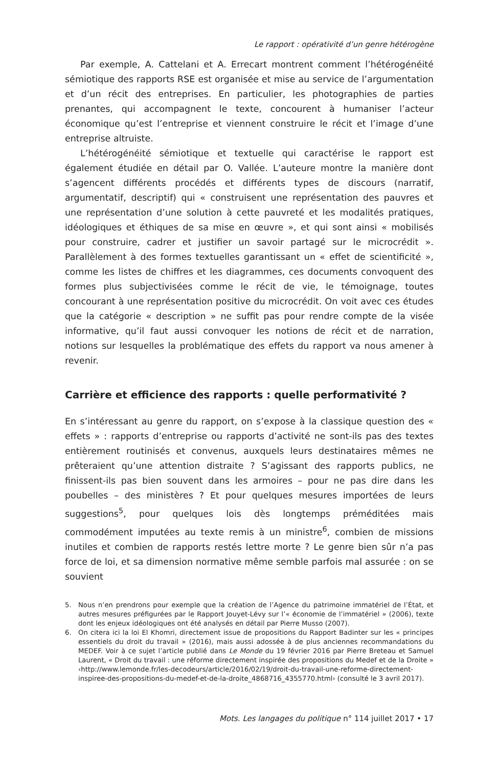Le rapport : opérativité d’un genre hétérogène
Par exemple, A. Cattelani et A. Errecart montrent comment l’hétérogénéité sémiotique des rapports RSE est organisée et mise au service de l’argumentation et d’un récit des entreprises. En particulier, les photographies de parties prenantes, qui accompagnent le texte, concourent à humaniser l’acteur économique qu’est l’entreprise et viennent construire le récit et l’image d’une entreprise altruiste.
L’hétérogénéité sémiotique et textuelle qui caractérise le rapport est également étudiée en détail par O. Vallée. L’auteure montre la manière dont s’agencent différents procédés et différents types de discours (narratif, argumentatif, descriptif) qui « construisent une représentation des pauvres et une représentation d’une solution à cette pauvreté et les modalités pratiques, idéologiques et éthiques de sa mise en œuvre », et qui sont ainsi « mobilisés pour construire, cadrer et justifier un savoir partagé sur le microcrédit ». Parallèlement à des formes textuelles garantissant un « effet de scientificité », comme les listes de chiffres et les diagrammes, ces documents convoquent des formes plus subjectivisées comme le récit de vie, le témoignage, toutes concourant à une représentation positive du microcrédit. On voit avec ces études que la catégorie « description » ne suffit pas pour rendre compte de la visée informative, qu’il faut aussi convoquer les notions de récit et de narration, notions sur lesquelles la problématique des effets du rapport va nous amener à revenir.
Carrière et efficience des rapports : quelle performativité ?
En s’intéressant au genre du rapport, on s’expose à la classique question des « effets » : rapports d’entreprise ou rapports d’activité ne sont-ils pas des textes entièrement routinisés et convenus, auxquels leurs destinataires mêmes ne prêteraient qu’une attention distraite ? S’agissant des rapports publics, ne finissent-ils pas bien souvent dans les armoires – pour ne pas dire dans les poubelles – des ministères ? Et pour quelques mesures importées de leurs suggestions<sup>5</sup>, pour quelques lois dès longtemps préméditées mais commodément imputées au texte remis à un ministre<sup>6</sup>, combien de missions inutiles et combien de rapports restés lettre morte ? Le genre bien sûr n’a pas force de loi, et sa dimension normative même semble parfois mal assurée : on se souvient
5. Nous n’en prendrons pour exemple que la création de l’Agence du patrimoine immatériel de l’État, et autres mesures préfigurées par le Rapport Jouyet-Lévy sur l’« économie de l’immatériel » (2006), texte dont les enjeux idéologiques ont été analysés en détail par Pierre Musso (2007).
6. On citera ici la loi El Khomri, directement issue de propositions du Rapport Badinter sur les « principes essentiels du droit du travail » (2016), mais aussi adossée à de plus anciennes recommandations du MEDEF. Voir à ce sujet l’article publié dans Le Monde du 19 février 2016 par Pierre Breteau et Samuel Laurent, « Droit du travail : une réforme directement inspirée des propositions du Medef et de la Droite » ‹http://www.lemonde.fr/les-decodeurs/article/2016/02/19/droit-du-travail-une-reforme-directement-inspiree-des-propositions-du-medef-et-de-la-droite_4868716_4355770.html› (consulté le 3 avril 2017).
Mots. Les langages du politique n° 114 juillet 2017 • 17